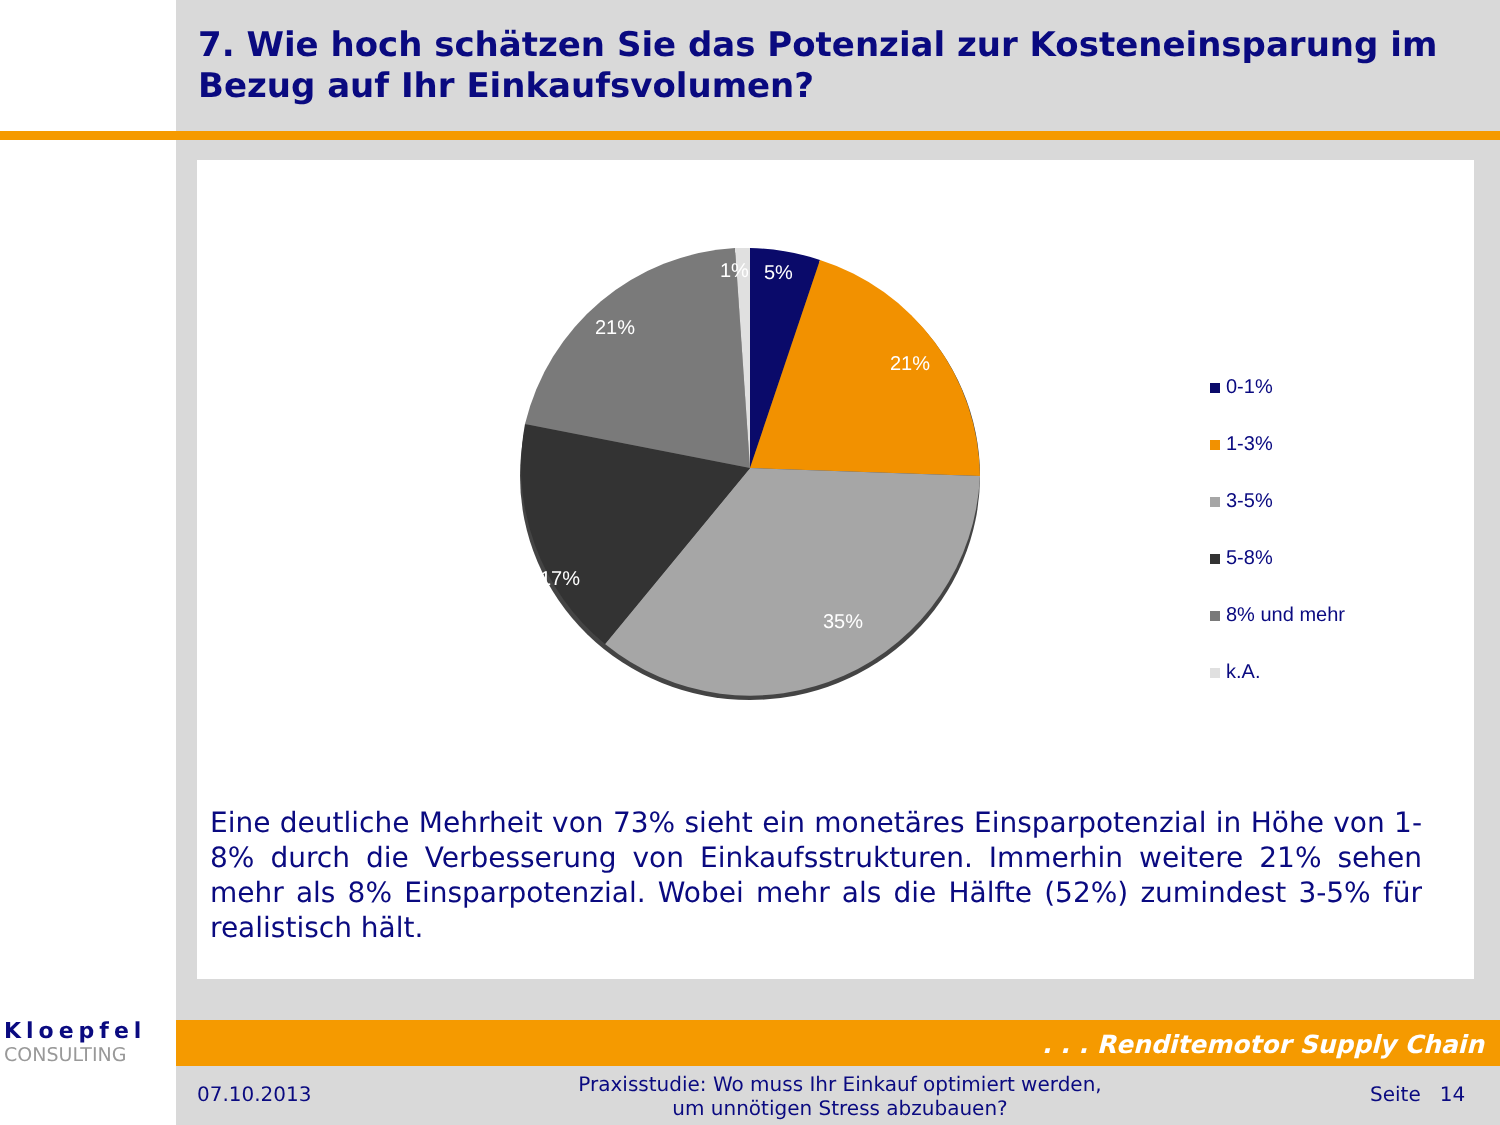7. Wie hoch schätzen Sie das Potenzial zur Kosteneinsparung im Bezug auf Ihr Einkaufsvolumen?
1%
5%
21%
21%
17%
35%
0-1%
1-3%
3-5%
5-8%
8% und mehr
k.A.
Eine deutliche Mehrheit von 73% sieht ein monetäres Einsparpotenzial in Höhe von 1-8% durch die Verbesserung von Einkaufsstrukturen. Immerhin weitere 21% sehen mehr als 8% Einsparpotenzial. Wobei mehr als die Hälfte (52%) zumindest 3-5% für realistisch hält.
Kloepfel
CONSULTING
. . . Renditemotor Supply Chain
07.10.2013
Praxisstudie: Wo muss Ihr Einkauf optimiert werden, um unnötigen Stress abzubauen?
Seite 14